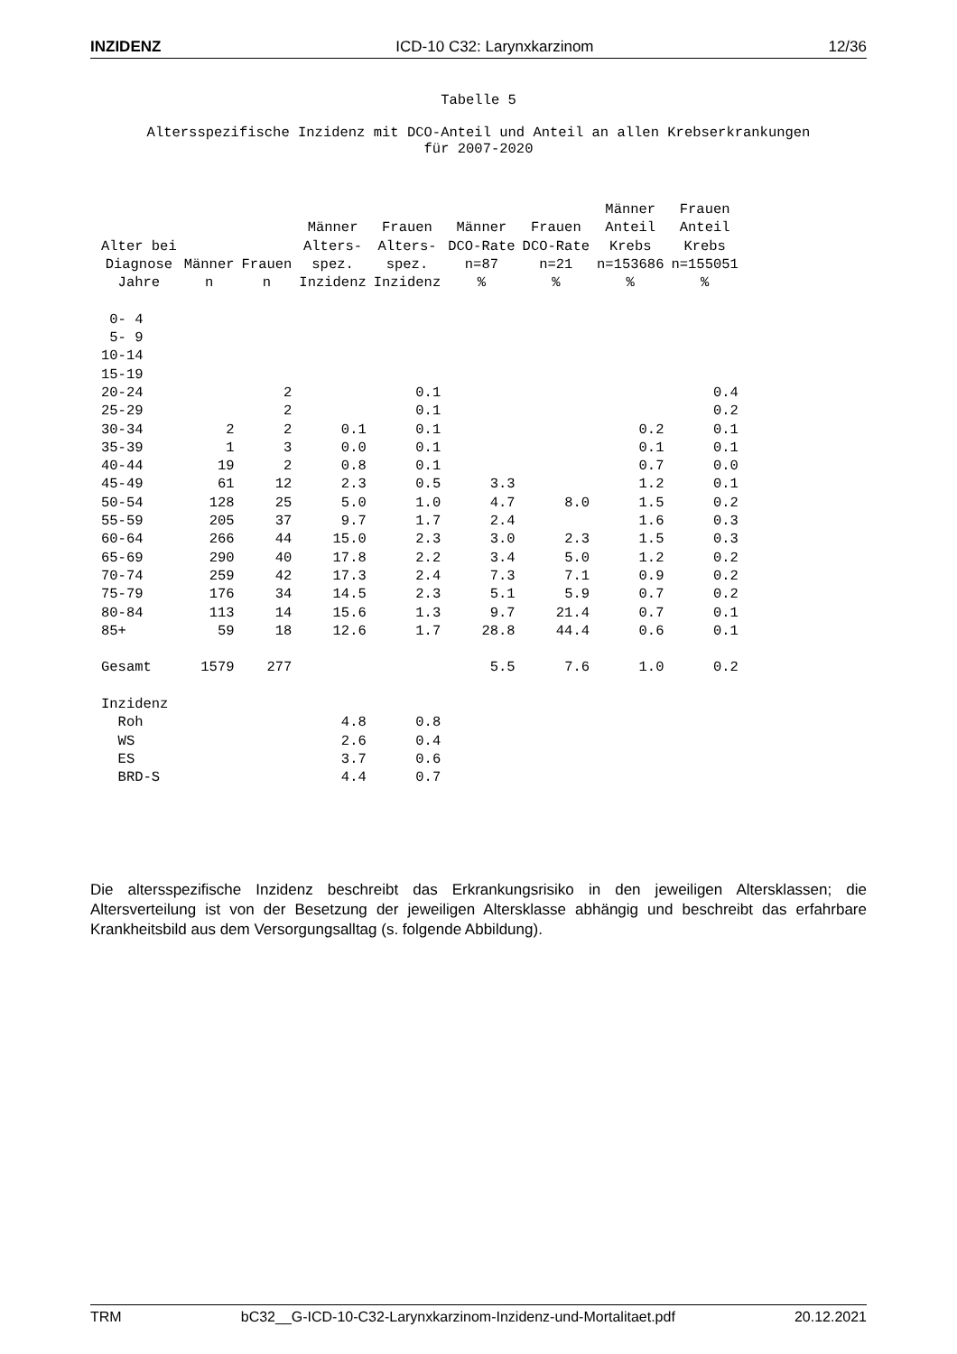INZIDENZ ICD-10 C32: Larynxkarzinom 12/36
Tabelle 5
Altersspezifische Inzidenz mit DCO-Anteil und Anteil an allen Krebserkrankungen
für 2007-2020
| Alter bei Diagnose Jahre | Männer n | Frauen n | Männer Alters- spez. Inzidenz | Frauen Alters- spez. Inzidenz | Männer DCO-Rate n=87 % | Frauen DCO-Rate n=21 % | Männer Anteil Krebs n=153686 % | Frauen Anteil Krebs n=155051 % |
| --- | --- | --- | --- | --- | --- | --- | --- | --- |
| 0- 4 | | | | | | | | |
| 5- 9 | | | | | | | | |
| 10-14 | | | | | | | | |
| 15-19 | | | | | | | | |
| 20-24 | | 2 | | 0.1 | | | | 0.4 |
| 25-29 | | 2 | | 0.1 | | | | 0.2 |
| 30-34 | 2 | 2 | 0.1 | 0.1 | | | 0.2 | 0.1 |
| 35-39 | 1 | 3 | 0.0 | 0.1 | | | 0.1 | 0.1 |
| 40-44 | 19 | 2 | 0.8 | 0.1 | | | 0.7 | 0.0 |
| 45-49 | 61 | 12 | 2.3 | 0.5 | 3.3 | | 1.2 | 0.1 |
| 50-54 | 128 | 25 | 5.0 | 1.0 | 4.7 | 8.0 | 1.5 | 0.2 |
| 55-59 | 205 | 37 | 9.7 | 1.7 | 2.4 | | 1.6 | 0.3 |
| 60-64 | 266 | 44 | 15.0 | 2.3 | 3.0 | 2.3 | 1.5 | 0.3 |
| 65-69 | 290 | 40 | 17.8 | 2.2 | 3.4 | 5.0 | 1.2 | 0.2 |
| 70-74 | 259 | 42 | 17.3 | 2.4 | 7.3 | 7.1 | 0.9 | 0.2 |
| 75-79 | 176 | 34 | 14.5 | 2.3 | 5.1 | 5.9 | 0.7 | 0.2 |
| 80-84 | 113 | 14 | 15.6 | 1.3 | 9.7 | 21.4 | 0.7 | 0.1 |
| 85+ | 59 | 18 | 12.6 | 1.7 | 28.8 | 44.4 | 0.6 | 0.1 |
| Gesamt | 1579 | 277 | | | 5.5 | 7.6 | 1.0 | 0.2 |
| Inzidenz | | | | | | | | |
| Roh | | | 4.8 | 0.8 | | | | |
| WS | | | 2.6 | 0.4 | | | | |
| ES | | | 3.7 | 0.6 | | | | |
| BRD-S | | | 4.4 | 0.7 | | | | |
Die altersspezifische Inzidenz beschreibt das Erkrankungsrisiko in den jeweiligen Altersklassen; die Altersverteilung ist von der Besetzung der jeweiligen Altersklasse abhängig und beschreibt das erfahrbare Krankheitsbild aus dem Versorgungsalltag (s. folgende Abbildung).
TRM bC32__G-ICD-10-C32-Larynxkarzinom-Inzidenz-und-Mortalitaet.pdf 20.12.2021